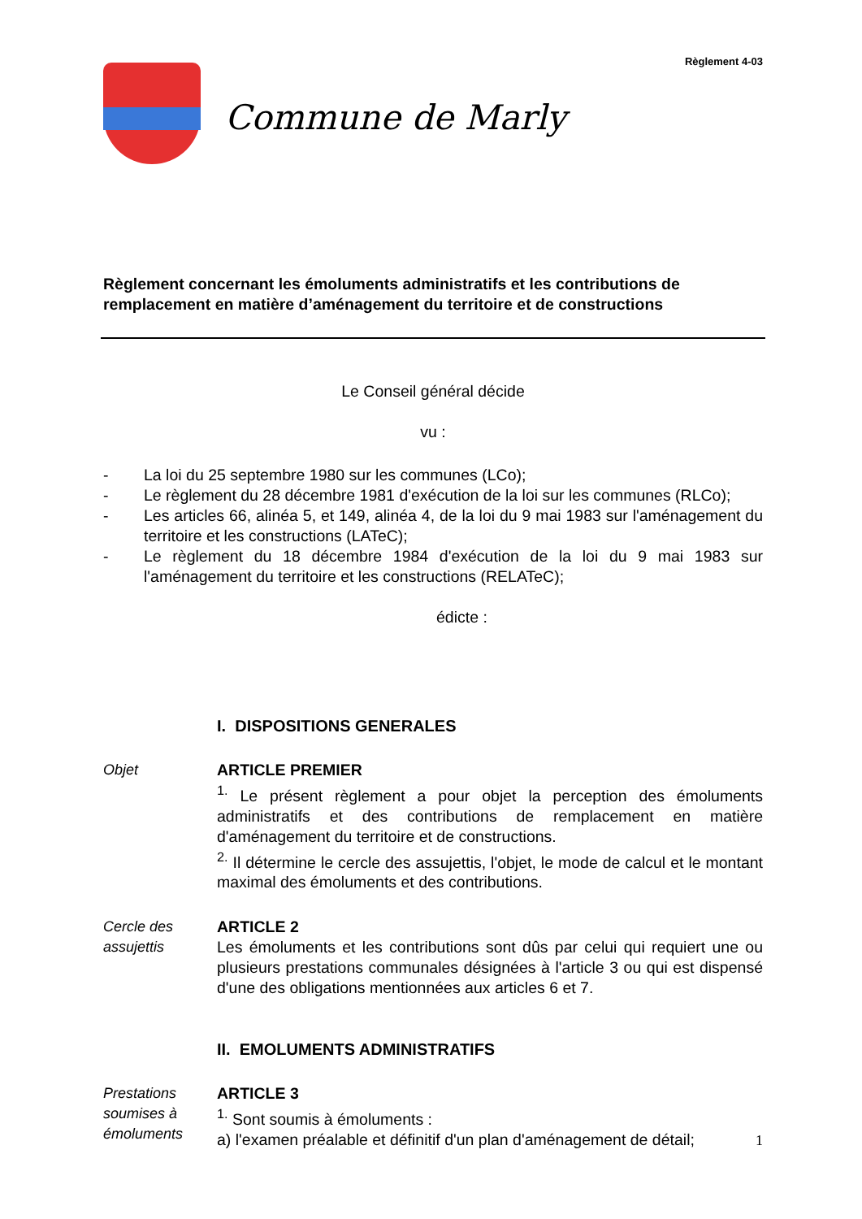Règlement 4-03
Commune de Marly
Règlement concernant les émoluments administratifs et les contributions de remplacement en matière d’aménagement du territoire et de constructions
Le Conseil général décide
vu :
- La loi du 25 septembre 1980 sur les communes (LCo);
- Le règlement du 28 décembre 1981 d'exécution de la loi sur les communes (RLCo);
- Les articles 66, alinéa 5, et 149, alinéa 4, de la loi du 9 mai 1983 sur l'aménagement du territoire et les constructions (LATeC);
- Le règlement du 18 décembre 1984 d'exécution de la loi du 9 mai 1983 sur l'aménagement du territoire et les constructions (RELATeC);
édicte :
I. DISPOSITIONS GENERALES
Objet ARTICLE PREMIER
<sup>1.</sup> Le présent règlement a pour objet la perception des émoluments administratifs et des contributions de remplacement en matière d'aménagement du territoire et de constructions.
<sup>2.</sup> Il détermine le cercle des assujettis, l'objet, le mode de calcul et le montant maximal des émoluments et des contributions.
Cercle des assujettis
ARTICLE 2
Les émoluments et les contributions sont dûs par celui qui requiert une ou plusieurs prestations communales désignées à l'article 3 ou qui est dispensé d'une des obligations mentionnées aux articles 6 et 7.
II. EMOLUMENTS ADMINISTRATIFS
Prestations soumises à émoluments
ARTICLE 3
<sup>1.</sup> Sont soumis à émoluments :
a) l'examen préalable et définitif d'un plan d'aménagement de détail;
1